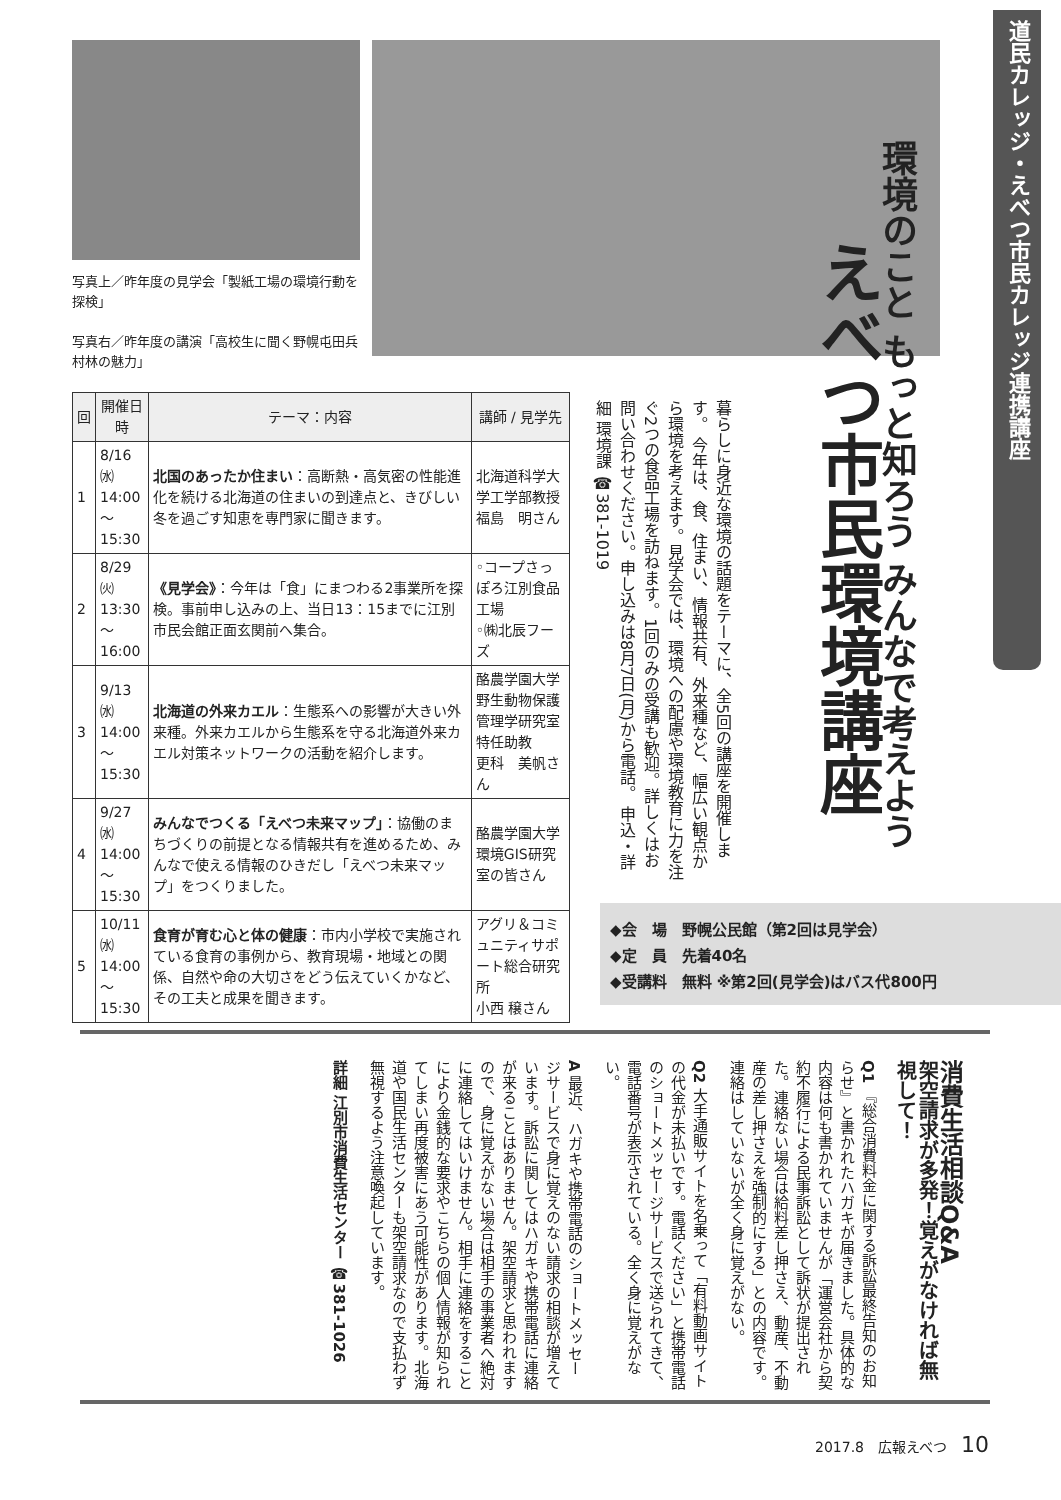写真上／昨年度の見学会「製紙工場の環境行動を探検」
写真右／昨年度の講演「高校生に聞く野幌屯田兵村林の魅力」
道民カレッジ・えべつ市民カレッジ連携講座
環境のこと もっと知ろう みんなで考えよう
えべつ市民環境講座
暮らしに身近な環境の話題をテーマに、全5回の講座を開催します。 今年は、食、住まい、情報共有、外来種など、幅広い観点から環境を考えます。見学会では、環境への配慮や環境教育に力を注ぐ2つの食品工場を訪ねます。1回のみの受講も歓迎。詳しくはお問い合わせください。申し込みは8月7日(月)から電話。 申込・詳細 環境課 ☎381-1019
| 回 | 開催日時 | テーマ：内容 | 講師 / 見学先 |
| --- | --- | --- | --- |
| 1 | 8/16㈬ 14:00 ～ 15:30 | 北国のあったか住まい ：高断熱・高気密の性能進化を続ける北海道の住まいの到達点と、きびしい冬を過ごす知恵を専門家に聞きます。 | 北海道科学大学工学部教授 福島 明さん |
| 2 | 8/29㈫ 13:30 ～ 16:00 | 《見学会》 ：今年は「食」にまつわる2事業所を探検。事前申し込みの上、当日13：15までに江別市民会館正面玄関前へ集合。 | ◦コープさっぽろ江別食品工場 ◦㈱北辰フーズ |
| 3 | 9/13㈬ 14:00 ～ 15:30 | 北海道の外来カエル ：生態系への影響が大きい外来種。外来カエルから生態系を守る北海道外来カエル対策ネットワークの活動を紹介します。 | 酪農学園大学野生動物保護管理学研究室 特任助教 更科 美帆さん |
| 4 | 9/27㈬ 14:00 ～ 15:30 | みんなでつくる「えべつ未来マップ」 ：協働のまちづくりの前提となる情報共有を進めるため、みんなで使える情報のひきだし「えべつ未来マップ」をつくりました。 | 酪農学園大学環境GIS研究室の皆さん |
| 5 | 10/11㈬ 14:00 ～ 15:30 | 食育が育む心と体の健康 ：市内小学校で実施されている食育の事例から、教育現場・地域との関係、自然や命の大切さをどう伝えていくかなど、その工夫と成果を聞きます。 | アグリ＆コミュニティサポート総合研究所 小西 穣さん |
◆会　場　野幌公民館（第2回は見学会）
◆定　員　先着40名
◆受講料　無料 ※第2回(見学会)はバス代800円
消費生活相談Q&A
架空請求が多発！覚えがなければ無視して！
Q1 『総合消費料金に関する訴訟最終告知のお知らせ』と書かれたハガキが届きました。具体的な内容は何も書かれていませんが「運営会社から契約不履行による民事訴訟として訴状が提出された。連絡ない場合は給料差し押さえ、動産、不動産の差し押さえを強制的にする」との内容です。連絡はしていないが全く身に覚えがない。
Q2 大手通販サイトを名乗って「有料動画サイトの代金が未払いです。電話ください」と携帯電話のショートメッセージサービスで送られてきて、電話番号が表示されている。全く身に覚えがない。
A 最近、ハガキや携帯電話のショートメッセージサービスで身に覚えのない請求の相談が増えています。訴訟に関してはハガキや携帯電話に連絡が来ることはありません。架空請求と思われますので、身に覚えがない場合は相手の事業者へ絶対に連絡してはいけません。相手に連絡をすることにより金銭的な要求やこちらの個人情報が知られてしまい再度被害にあう可能性があります。北海道や国民生活センターも架空請求なので支払わず無視するよう注意喚起しています。
詳細 江別市消費生活センター ☎381-1026
2017.8　広報えべつ　10